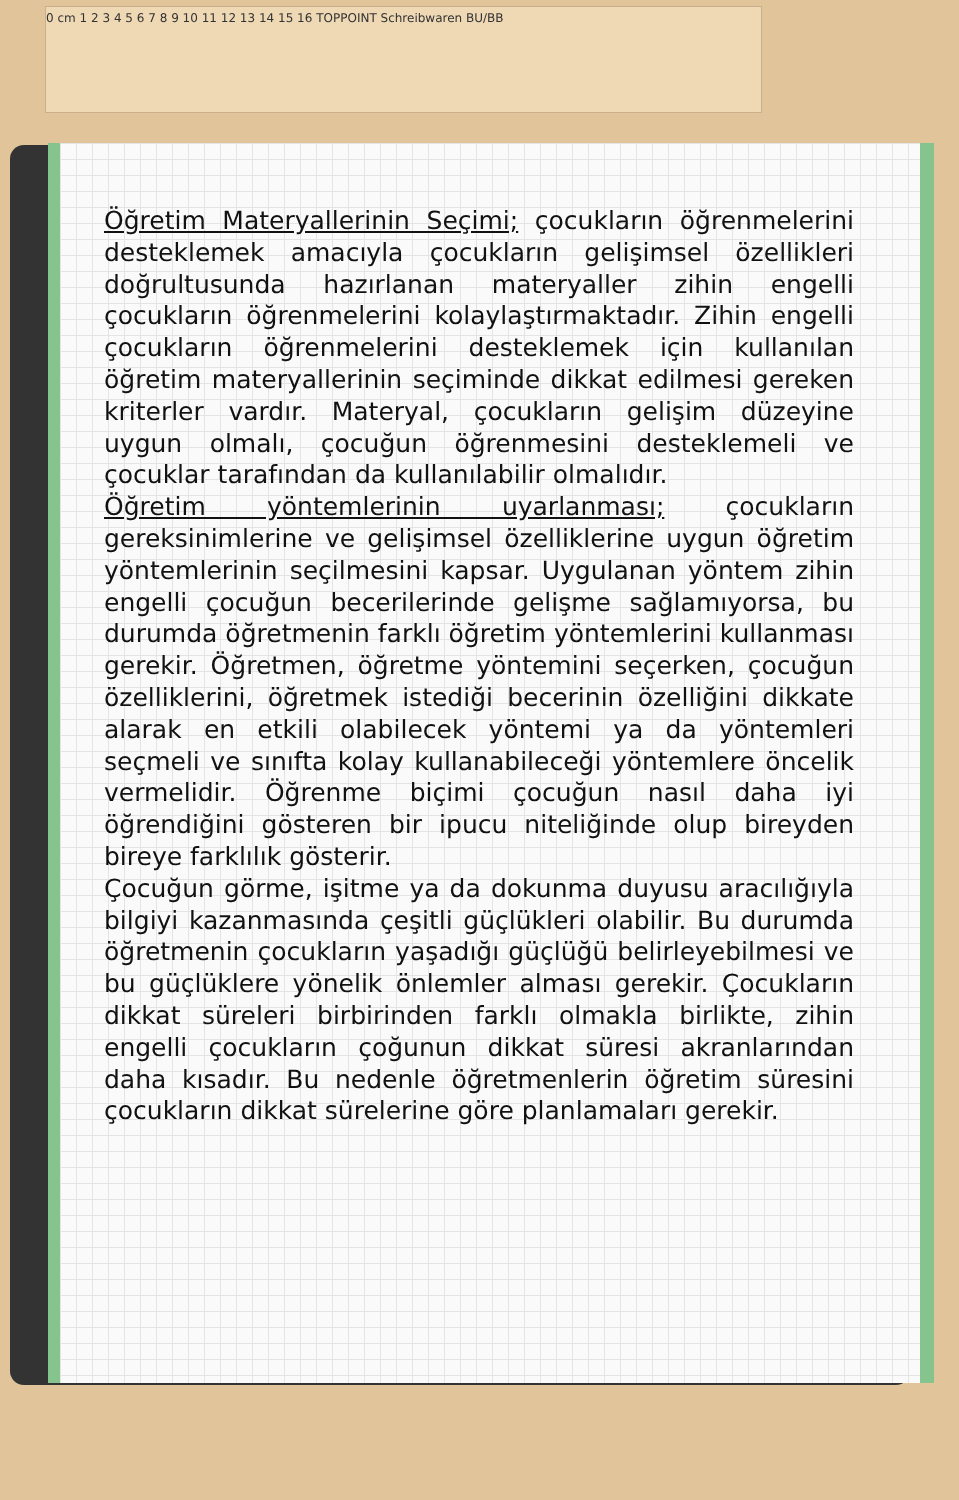0 cm 1 2 3 4 5 6 7 8 9 10 11 12 13 14 15 16 TOPPOINT Schreibwaren BU/BB
Öğretim Materyallerinin Seçimi; çocukların öğrenmelerini desteklemek amacıyla çocukların gelişimsel özellikleri doğrultusunda hazırlanan materyaller zihin engelli çocukların öğrenmelerini kolaylaştırmaktadır. Zihin engelli çocukların öğrenmelerini desteklemek için kullanılan öğretim materyallerinin seçiminde dikkat edilmesi gereken kriterler vardır. Materyal, çocukların gelişim düzeyine uygun olmalı, çocuğun öğrenmesini desteklemeli ve çocuklar tarafından da kullanılabilir olmalıdır.
Öğretim yöntemlerinin uyarlanması; çocukların gereksinimlerine ve gelişimsel özelliklerine uygun öğretim yöntemlerinin seçilmesini kapsar. Uygulanan yöntem zihin engelli çocuğun becerilerinde gelişme sağlamıyorsa, bu durumda öğretmenin farklı öğretim yöntemlerini kullanması gerekir. Öğretmen, öğretme yöntemini seçerken, çocuğun özelliklerini, öğretmek istediği becerinin özelliğini dikkate alarak en etkili olabilecek yöntemi ya da yöntemleri seçmeli ve sınıfta kolay kullanabileceği yöntemlere öncelik vermelidir. Öğrenme biçimi çocuğun nasıl daha iyi öğrendiğini gösteren bir ipucu niteliğinde olup bireyden bireye farklılık gösterir.
Çocuğun görme, işitme ya da dokunma duyusu aracılığıyla bilgiyi kazanmasında çeşitli güçlükleri olabilir. Bu durumda öğretmenin çocukların yaşadığı güçlüğü belirleyebilmesi ve bu güçlüklere yönelik önlemler alması gerekir. Çocukların dikkat süreleri birbirinden farklı olmakla birlikte, zihin engelli çocukların çoğunun dikkat süresi akranlarından daha kısadır. Bu nedenle öğretmenlerin öğretim süresini çocukların dikkat sürelerine göre planlamaları gerekir.